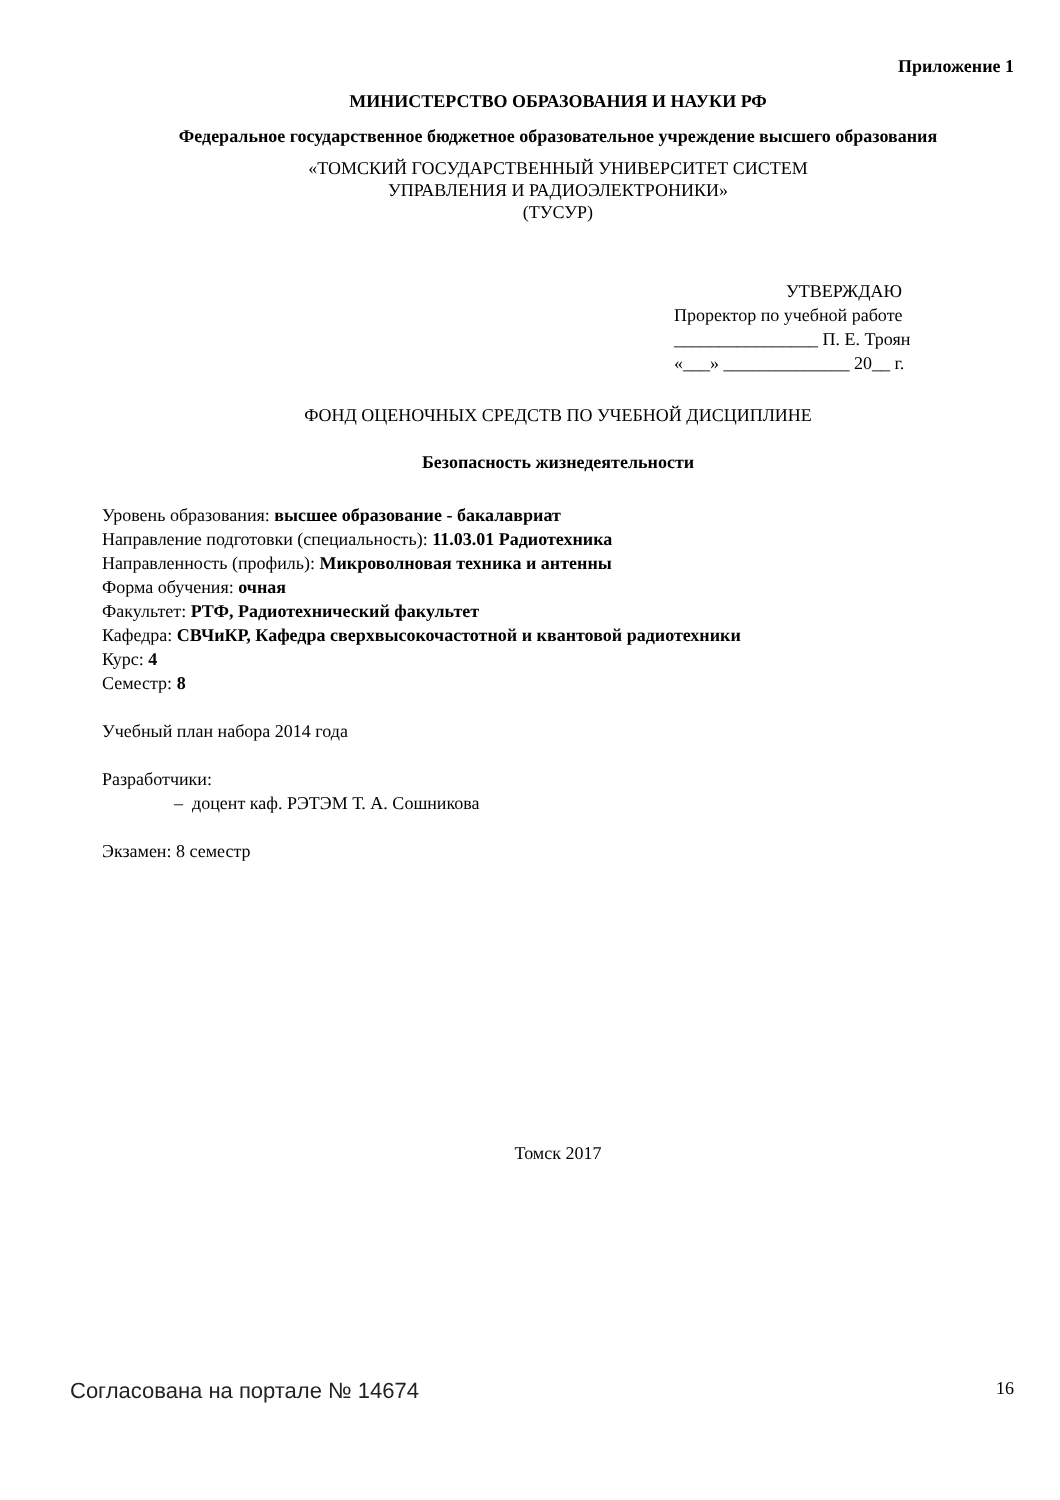Приложение 1
МИНИСТЕРСТВО ОБРАЗОВАНИЯ И НАУКИ РФ
Федеральное государственное бюджетное образовательное учреждение высшего образования
«ТОМСКИЙ ГОСУДАРСТВЕННЫЙ УНИВЕРСИТЕТ СИСТЕМ
УПРАВЛЕНИЯ И РАДИОЭЛЕКТРОНИКИ»
(ТУСУР)
УТВЕРЖДАЮ
Проректор по учебной работе
________________ П. Е. Троян
«___» ______________ 20__ г.
ФОНД ОЦЕНОЧНЫХ СРЕДСТВ ПО УЧЕБНОЙ ДИСЦИПЛИНЕ
Безопасность жизнедеятельности
Уровень образования: высшее образование - бакалавриат
Направление подготовки (специальность): 11.03.01 Радиотехника
Направленность (профиль): Микроволновая техника и антенны
Форма обучения: очная
Факультет: РТФ, Радиотехнический факультет
Кафедра: СВЧиКР, Кафедра сверхвысокочастотной и квантовой радиотехники
Курс: 4
Семестр: 8
Учебный план набора 2014 года
Разработчики:
– доцент каф. РЭТЭМ Т. А. Сошникова
Экзамен: 8 семестр
Томск 2017
Согласована на портале № 14674 16